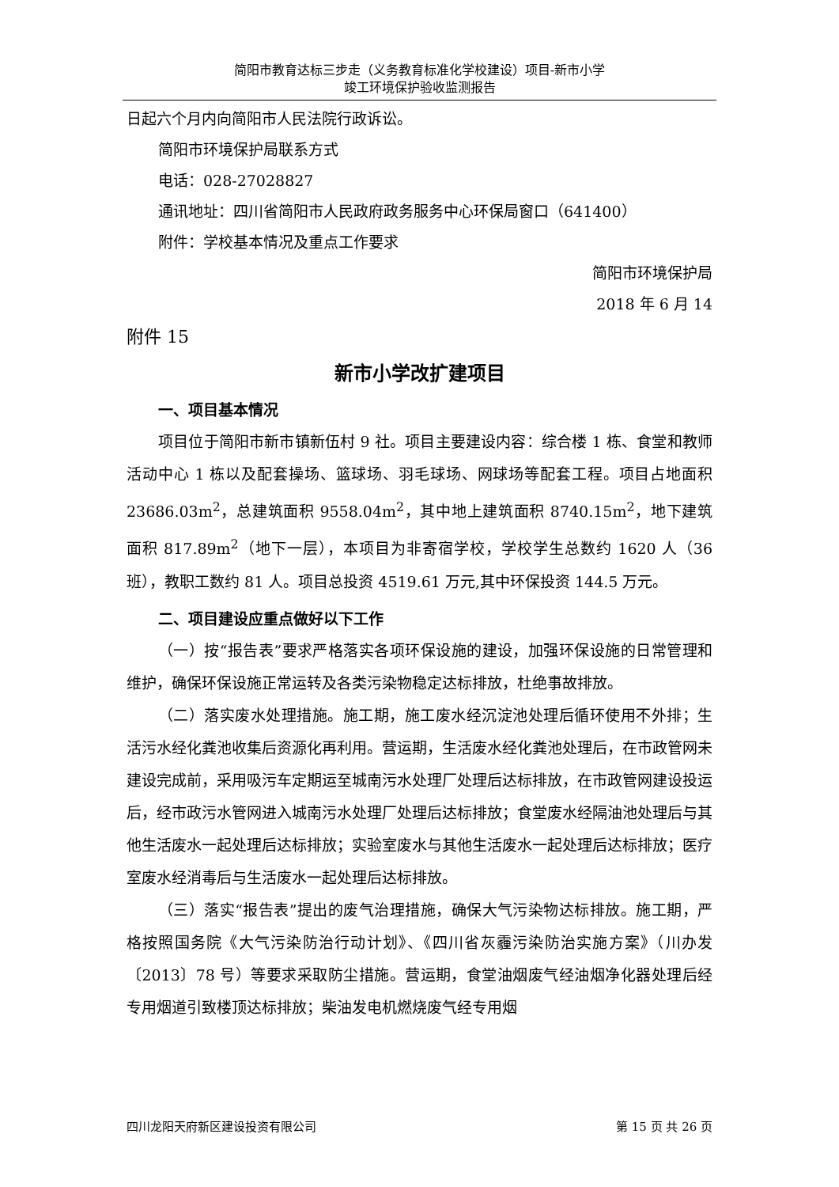简阳市教育达标三步走（义务教育标准化学校建设）项目-新市小学
竣工环境保护验收监测报告
日起六个月内向简阳市人民法院行政诉讼。
简阳市环境保护局联系方式
电话：028-27028827
通讯地址：四川省简阳市人民政府政务服务中心环保局窗口（641400）
附件：学校基本情况及重点工作要求
简阳市环境保护局
2018 年 6 月 14
附件 15
新市小学改扩建项目
一、项目基本情况
项目位于简阳市新市镇新伍村 9 社。项目主要建设内容：综合楼 1 栋、食堂和教师活动中心 1 栋以及配套操场、篮球场、羽毛球场、网球场等配套工程。项目占地面积 23686.03m<sup>2</sup>，总建筑面积 9558.04m<sup>2</sup>，其中地上建筑面积 8740.15m<sup>2</sup>，地下建筑面积 817.89m<sup>2</sup>（地下一层），本项目为非寄宿学校，学校学生总数约 1620 人（36 班），教职工数约 81 人。项目总投资 4519.61 万元,其中环保投资 144.5 万元。
二、项目建设应重点做好以下工作
（一）按“报告表”要求严格落实各项环保设施的建设，加强环保设施的日常管理和维护，确保环保设施正常运转及各类污染物稳定达标排放，杜绝事故排放。
（二）落实废水处理措施。施工期，施工废水经沉淀池处理后循环使用不外排；生活污水经化粪池收集后资源化再利用。营运期，生活废水经化粪池处理后，在市政管网未建设完成前，采用吸污车定期运至城南污水处理厂处理后达标排放，在市政管网建设投运后，经市政污水管网进入城南污水处理厂处理后达标排放；食堂废水经隔油池处理后与其他生活废水一起处理后达标排放；实验室废水与其他生活废水一起处理后达标排放；医疗室废水经消毒后与生活废水一起处理后达标排放。
（三）落实“报告表”提出的废气治理措施，确保大气污染物达标排放。施工期，严格按照国务院《大气污染防治行动计划》、《四川省灰霾污染防治实施方案》（川办发〔2013〕78 号）等要求采取防尘措施。营运期，食堂油烟废气经油烟净化器处理后经专用烟道引致楼顶达标排放；柴油发电机燃烧废气经专用烟
四川龙阳天府新区建设投资有限公司 第 15 页 共 26 页